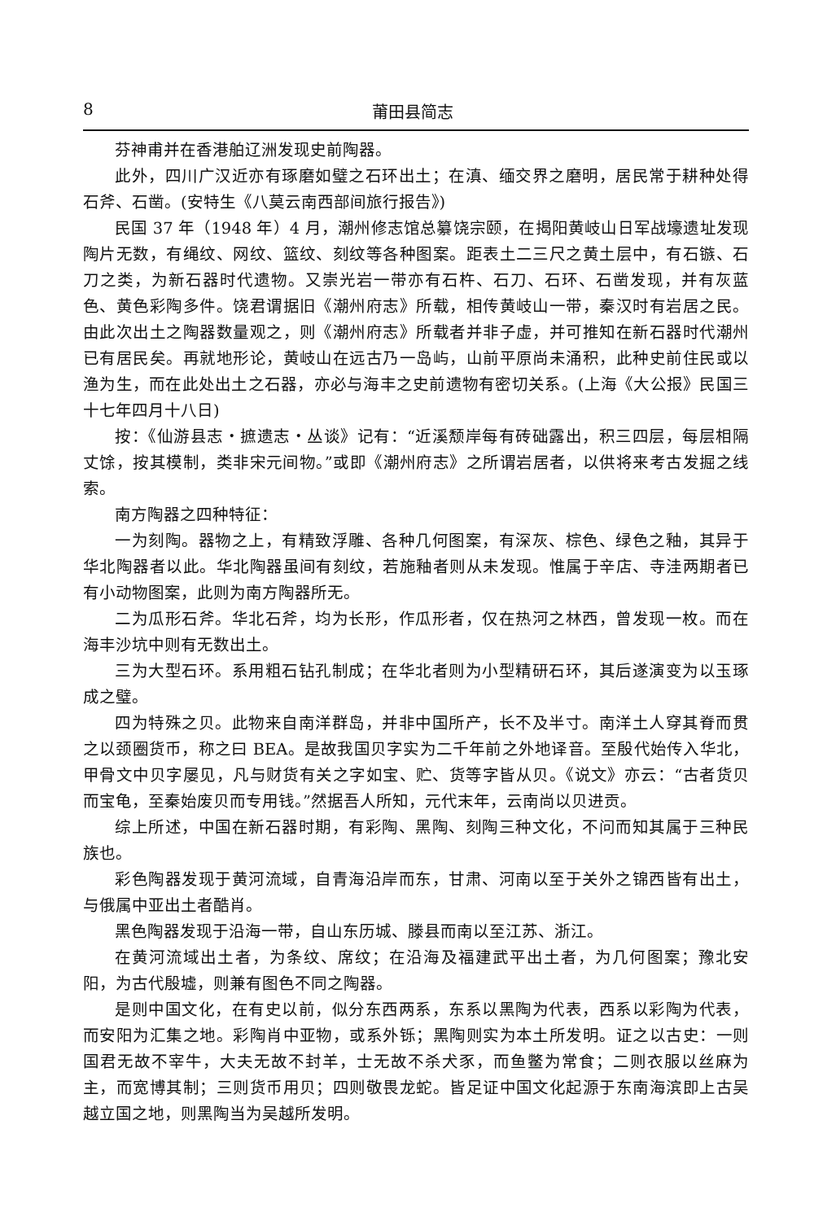8 莆田县简志
芬神甫并在香港舶辽洲发现史前陶器。
此外，四川广汉近亦有琢磨如璧之石环出土；在滇、缅交界之磨明，居民常于耕种处得石斧、石凿。(安特生《八莫云南西部间旅行报告》)
民国 37 年（1948 年）4 月，潮州修志馆总纂饶宗颐，在揭阳黄岐山日军战壕遗址发现陶片无数，有绳纹、网纹、篮纹、刻纹等各种图案。距表土二三尺之黄土层中，有石镞、石刀之类，为新石器时代遗物。又崇光岩一带亦有石杵、石刀、石环、石凿发现，并有灰蓝色、黄色彩陶多件。饶君谓据旧《潮州府志》所载，相传黄岐山一带，秦汉时有岩居之民。由此次出土之陶器数量观之，则《潮州府志》所载者并非子虚，并可推知在新石器时代潮州已有居民矣。再就地形论，黄岐山在远古乃一岛屿，山前平原尚未涌积，此种史前住民或以渔为生，而在此处出土之石器，亦必与海丰之史前遗物有密切关系。(上海《大公报》民国三十七年四月十八日)
按：《仙游县志・摭遗志・丛谈》记有：“近溪颓岸每有砖础露出，积三四层，每层相隔丈馀，按其模制，类非宋元间物。”或即《潮州府志》之所谓岩居者，以供将来考古发掘之线索。
南方陶器之四种特征：
一为刻陶。器物之上，有精致浮雕、各种几何图案，有深灰、棕色、绿色之釉，其异于华北陶器者以此。华北陶器虽间有刻纹，若施釉者则从未发现。惟属于辛店、寺洼两期者已有小动物图案，此则为南方陶器所无。
二为瓜形石斧。华北石斧，均为长形，作瓜形者，仅在热河之林西，曾发现一枚。而在海丰沙坑中则有无数出土。
三为大型石环。系用粗石钻孔制成；在华北者则为小型精研石环，其后遂演变为以玉琢成之璧。
四为特殊之贝。此物来自南洋群岛，并非中国所产，长不及半寸。南洋土人穿其脊而贯之以颈圈货币，称之曰 BEA。是故我国贝字实为二千年前之外地译音。至殷代始传入华北，甲骨文中贝字屡见，凡与财货有关之字如宝、贮、货等字皆从贝。《说文》亦云：“古者货贝而宝龟，至秦始废贝而专用钱。”然据吾人所知，元代末年，云南尚以贝进贡。
综上所述，中国在新石器时期，有彩陶、黑陶、刻陶三种文化，不问而知其属于三种民族也。
彩色陶器发现于黄河流域，自青海沿岸而东，甘肃、河南以至于关外之锦西皆有出土，与俄属中亚出土者酷肖。
黑色陶器发现于沿海一带，自山东历城、滕县而南以至江苏、浙江。
在黄河流域出土者，为条纹、席纹；在沿海及福建武平出土者，为几何图案；豫北安阳，为古代殷墟，则兼有图色不同之陶器。
是则中国文化，在有史以前，似分东西两系，东系以黑陶为代表，西系以彩陶为代表，而安阳为汇集之地。彩陶肖中亚物，或系外铄；黑陶则实为本土所发明。证之以古史：一则国君无故不宰牛，大夫无故不封羊，士无故不杀犬豕，而鱼鳖为常食；二则衣服以丝麻为主，而宽博其制；三则货币用贝；四则敬畏龙蛇。皆足证中国文化起源于东南海滨即上古吴越立国之地，则黑陶当为吴越所发明。